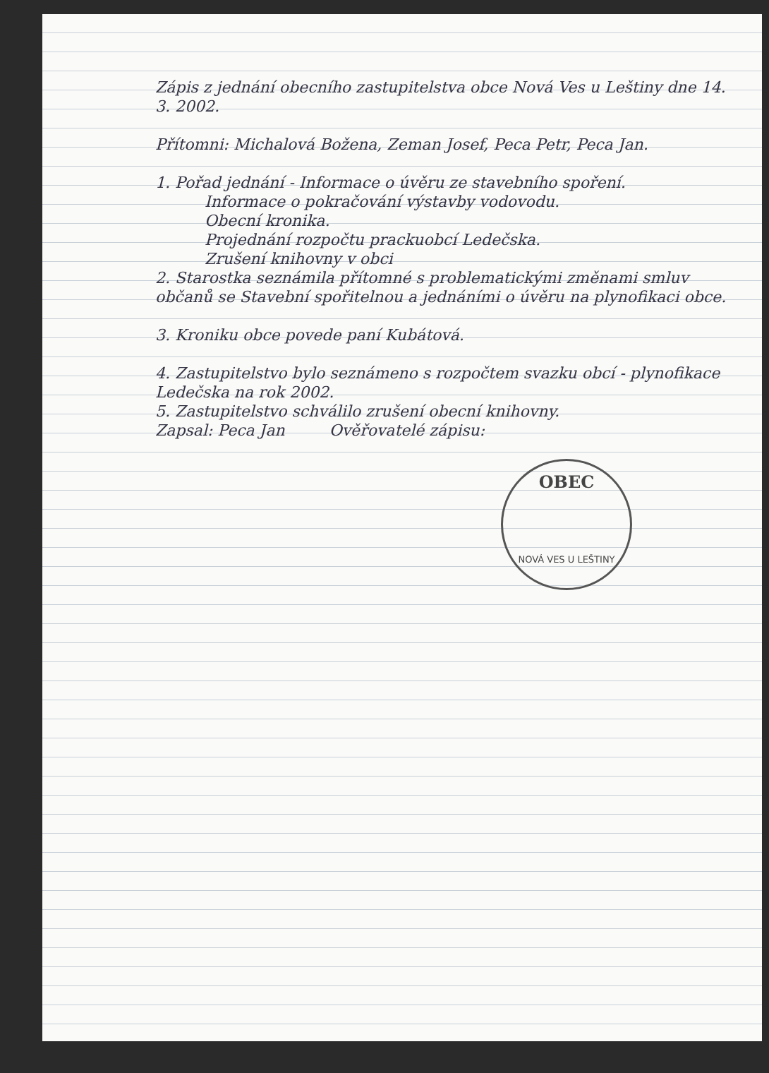Zápis z jednání obecního zastupitelstva obce Nová Ves u Leštiny dne 14. 3. 2002.
Přítomni: Michalová Božena, Zeman Josef, Peca Petr, Peca Jan.
1. Pořad jednání - Informace o úvěru ze stavebního spoření.
Informace o pokračování výstavby vodovodu.
Obecní kronika.
Projednání rozpočtu prackuobcí Ledečska.
Zrušení knihovny v obci
2. Starostka seznámila přítomné s problematickými změnami smluv občanů se Stavební spořitelnou a jednáními o úvěru na plynofikaci obce.
3. Kroniku obce povede paní Kubátová.
4. Zastupitelstvo bylo seznámeno s rozpočtem svazku obcí - plynofikace Ledečska na rok 2002.
5. Zastupitelstvo schválilo zrušení obecní knihovny.
Zapsal: Peca Jan Ověřovatelé zápisu:
OBEC
NOVÁ VES U LEŠTINY